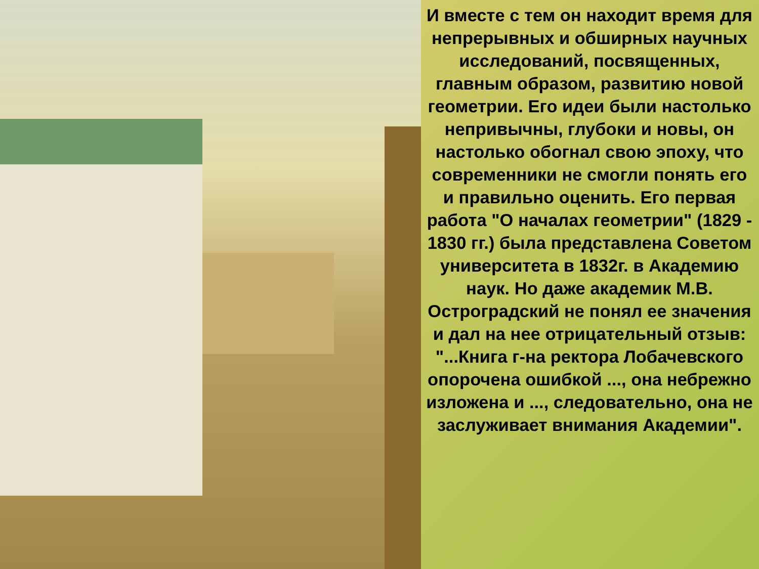И вместе с тем он находит время для непрерывных и обширных научных исследований, посвященных, главным образом, развитию новой геометрии. Его идеи были настолько непривычны, глубоки и новы, он настолько обогнал свою эпоху, что современники не смогли понять его и правильно оценить. Его первая работа "О началах геометрии" (1829 - 1830 гг.) была представлена Советом университета в 1832г. в Академию наук. Но даже академик М.В. Остроградский не понял ее значения и дал на нее отрицательный отзыв: "...Книга г-на ректора Лобачевского опорочена ошибкой ..., она небрежно изложена и ..., следовательно, она не заслуживает внимания Академии".